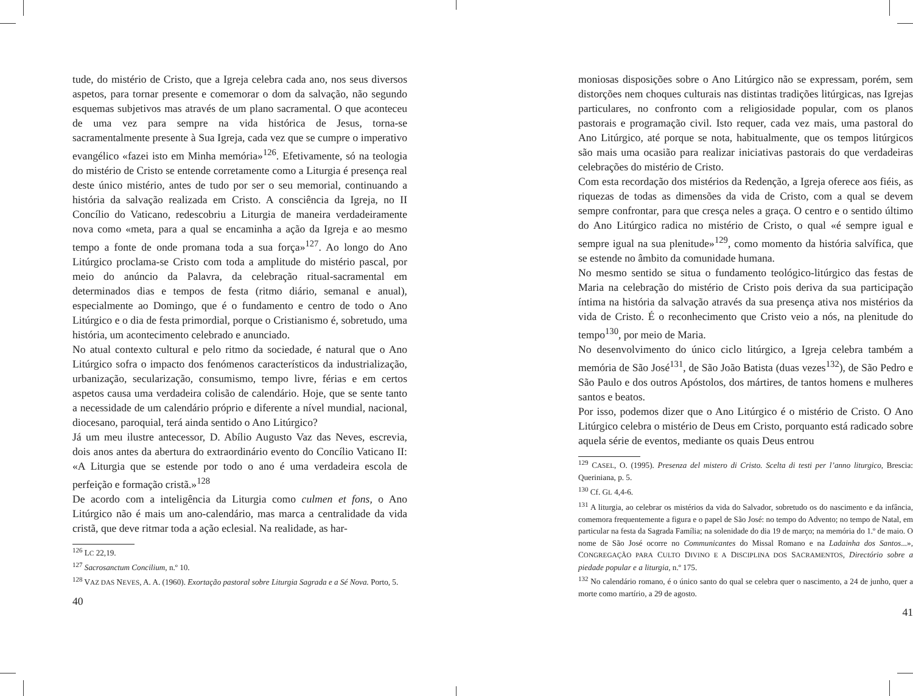tude, do mistério de Cristo, que a Igreja celebra cada ano, nos seus diversos aspetos, para tornar presente e comemorar o dom da salvação, não segundo esquemas subjetivos mas através de um plano sacramental. O que aconteceu de uma vez para sempre na vida histórica de Jesus, torna-se sacramentalmente presente à Sua Igreja, cada vez que se cumpre o imperativo evangélico «fazei isto em Minha memória»<sup>126</sup>. Efetivamente, só na teologia do mistério de Cristo se entende corretamente como a Liturgia é presença real deste único mistério, antes de tudo por ser o seu memorial, continuando a história da salvação realizada em Cristo. A consciência da Igreja, no II Concílio do Vaticano, redescobriu a Liturgia de maneira verdadeiramente nova como «meta, para a qual se encaminha a ação da Igreja e ao mesmo tempo a fonte de onde promana toda a sua força»<sup>127</sup>. Ao longo do Ano Litúrgico proclama-se Cristo com toda a amplitude do mistério pascal, por meio do anúncio da Palavra, da celebração ritual-sacramental em determinados dias e tempos de festa (ritmo diário, semanal e anual), especialmente ao Domingo, que é o fundamento e centro de todo o Ano Litúrgico e o dia de festa primordial, porque o Cristianismo é, sobretudo, uma história, um acontecimento celebrado e anunciado.
No atual contexto cultural e pelo ritmo da sociedade, é natural que o Ano Litúrgico sofra o impacto dos fenómenos característicos da industrialização, urbanização, secularização, consumismo, tempo livre, férias e em certos aspetos causa uma verdadeira colisão de calendário. Hoje, que se sente tanto a necessidade de um calendário próprio e diferente a nível mundial, nacional, diocesano, paroquial, terá ainda sentido o Ano Litúrgico?
Já um meu ilustre antecessor, D. Abílio Augusto Vaz das Neves, escrevia, dois anos antes da abertura do extraordinário evento do Concílio Vaticano II: «A Liturgia que se estende por todo o ano é uma verdadeira escola de perfeição e formação cristã.»<sup>128</sup>
De acordo com a inteligência da Liturgia como culmen et fons, o Ano Litúrgico não é mais um ano-calendário, mas marca a centralidade da vida cristã, que deve ritmar toda a ação eclesial. Na realidade, as har-
<sup>126</sup> LC 22,19.
<sup>127</sup> Sacrosanctum Concilium, n.º 10.
<sup>128</sup> VAZ DAS NEVES, A. A. (1960). Exortação pastoral sobre Liturgia Sagrada e a Sé Nova. Porto, 5.
40
moniosas disposições sobre o Ano Litúrgico não se expressam, porém, sem distorções nem choques culturais nas distintas tradições litúrgicas, nas Igrejas particulares, no confronto com a religiosidade popular, com os planos pastorais e programação civil. Isto requer, cada vez mais, uma pastoral do Ano Litúrgico, até porque se nota, habitualmente, que os tempos litúrgicos são mais uma ocasião para realizar iniciativas pastorais do que verdadeiras celebrações do mistério de Cristo.
Com esta recordação dos mistérios da Redenção, a Igreja oferece aos fiéis, as riquezas de todas as dimensões da vida de Cristo, com a qual se devem sempre confrontar, para que cresça neles a graça. O centro e o sentido último do Ano Litúrgico radica no mistério de Cristo, o qual «é sempre igual e sempre igual na sua plenitude»<sup>129</sup>, como momento da história salvífica, que se estende no âmbito da comunidade humana.
No mesmo sentido se situa o fundamento teológico-litúrgico das festas de Maria na celebração do mistério de Cristo pois deriva da sua participação íntima na história da salvação através da sua presença ativa nos mistérios da vida de Cristo. É o reconhecimento que Cristo veio a nós, na plenitude do tempo<sup>130</sup>, por meio de Maria.
No desenvolvimento do único ciclo litúrgico, a Igreja celebra também a memória de São José<sup>131</sup>, de São João Batista (duas vezes<sup>132</sup>), de São Pedro e São Paulo e dos outros Apóstolos, dos mártires, de tantos homens e mulheres santos e beatos.
Por isso, podemos dizer que o Ano Litúrgico é o mistério de Cristo. O Ano Litúrgico celebra o mistério de Deus em Cristo, porquanto está radicado sobre aquela série de eventos, mediante os quais Deus entrou
<sup>129</sup> CASEL, O. (1995). Presenza del mistero di Cristo. Scelta di testi per l’anno liturgico, Brescia: Queriniana, p. 5.
<sup>130</sup> Cf. GL 4,4-6.
<sup>131</sup> A liturgia, ao celebrar os mistérios da vida do Salvador, sobretudo os do nascimento e da infância, comemora frequentemente a figura e o papel de São José: no tempo do Advento; no tempo de Natal, em particular na festa da Sagrada Família; na solenidade do dia 19 de março; na memória do 1.º de maio. O nome de São José ocorre no Communicantes do Missal Romano e na Ladainha dos Santos...», CONGREGAÇÃO PARA CULTO DIVINO E A DISCIPLINA DOS SACRAMENTOS, Directório sobre a piedade popular e a liturgia, n.º 175.
<sup>132</sup> No calendário romano, é o único santo do qual se celebra quer o nascimento, a 24 de junho, quer a morte como martírio, a 29 de agosto.
41